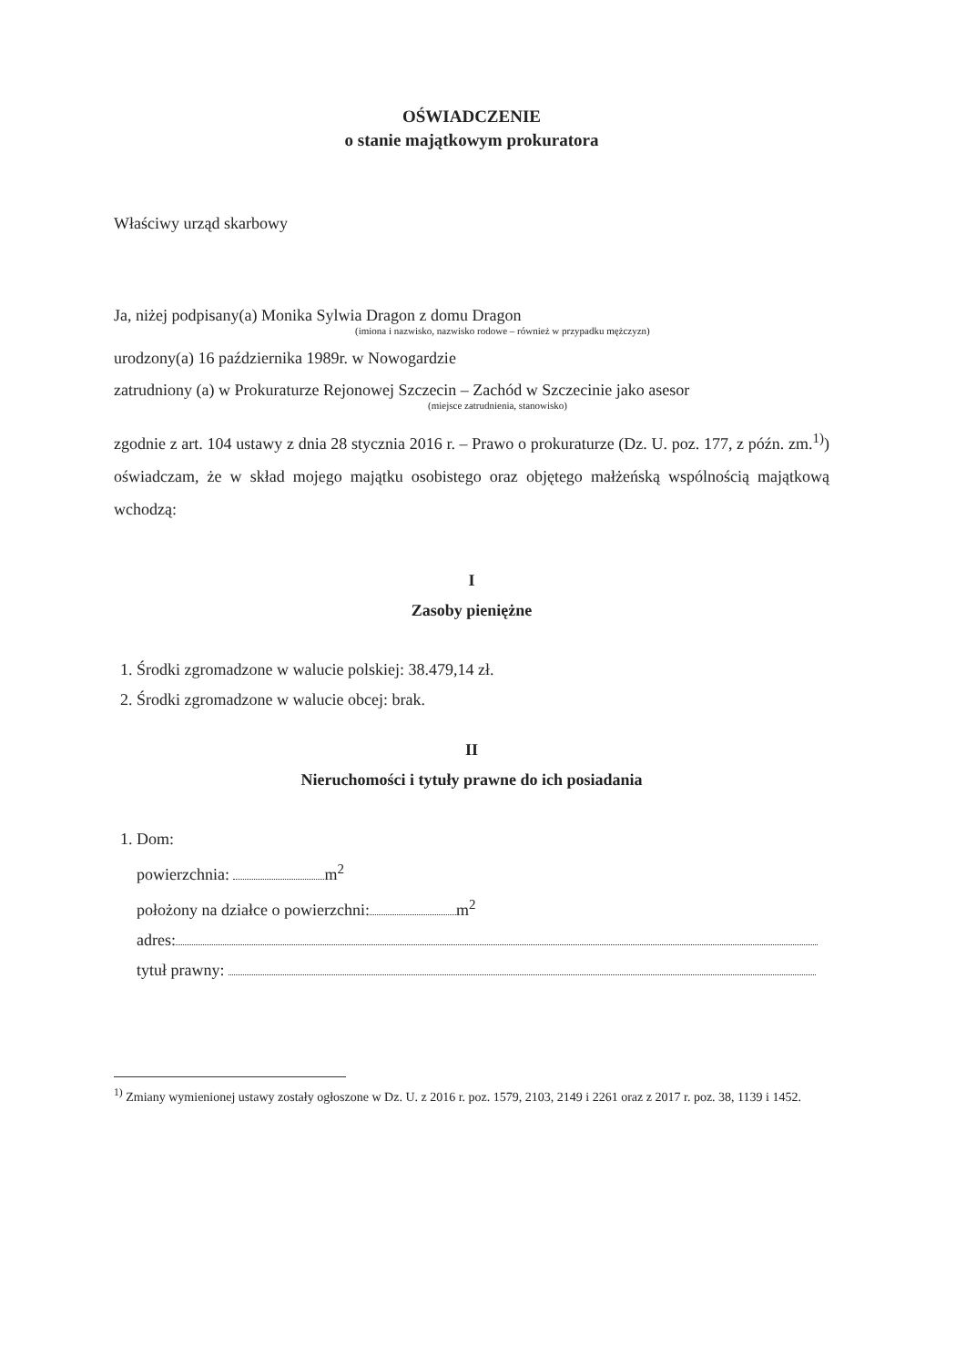OŚWIADCZENIE
o stanie majątkowym prokuratora
Właściwy urząd skarbowy
Ja, niżej podpisany(a) Monika Sylwia Dragon z domu Dragon
(imiona i nazwisko, nazwisko rodowe – również w przypadku mężczyzn)
urodzony(a) 16 października 1989r. w Nowogardzie
zatrudniony (a) w Prokuraturze Rejonowej Szczecin – Zachód w Szczecinie jako asesor
(miejsce zatrudnienia, stanowisko)
zgodnie z art. 104 ustawy z dnia 28 stycznia 2016 r. – Prawo o prokuraturze (Dz. U. poz. 177, z późn. zm.<sup>1)</sup>) oświadczam, że w skład mojego majątku osobistego oraz objętego małżeńską wspólnością majątkową wchodzą:
I
Zasoby pieniężne
1. Środki zgromadzone w walucie polskiej: 38.479,14 zł.
2. Środki zgromadzone w walucie obcej: brak.
II
Nieruchomości i tytuły prawne do ich posiadania
1. Dom:
powierzchnia: m<sup>2</sup>
położony na działce o powierzchni: m<sup>2</sup>
adres:
tytuł prawny:
<sup>1)</sup> Zmiany wymienionej ustawy zostały ogłoszone w Dz. U. z 2016 r. poz. 1579, 2103, 2149 i 2261 oraz z 2017 r. poz. 38, 1139 i 1452.